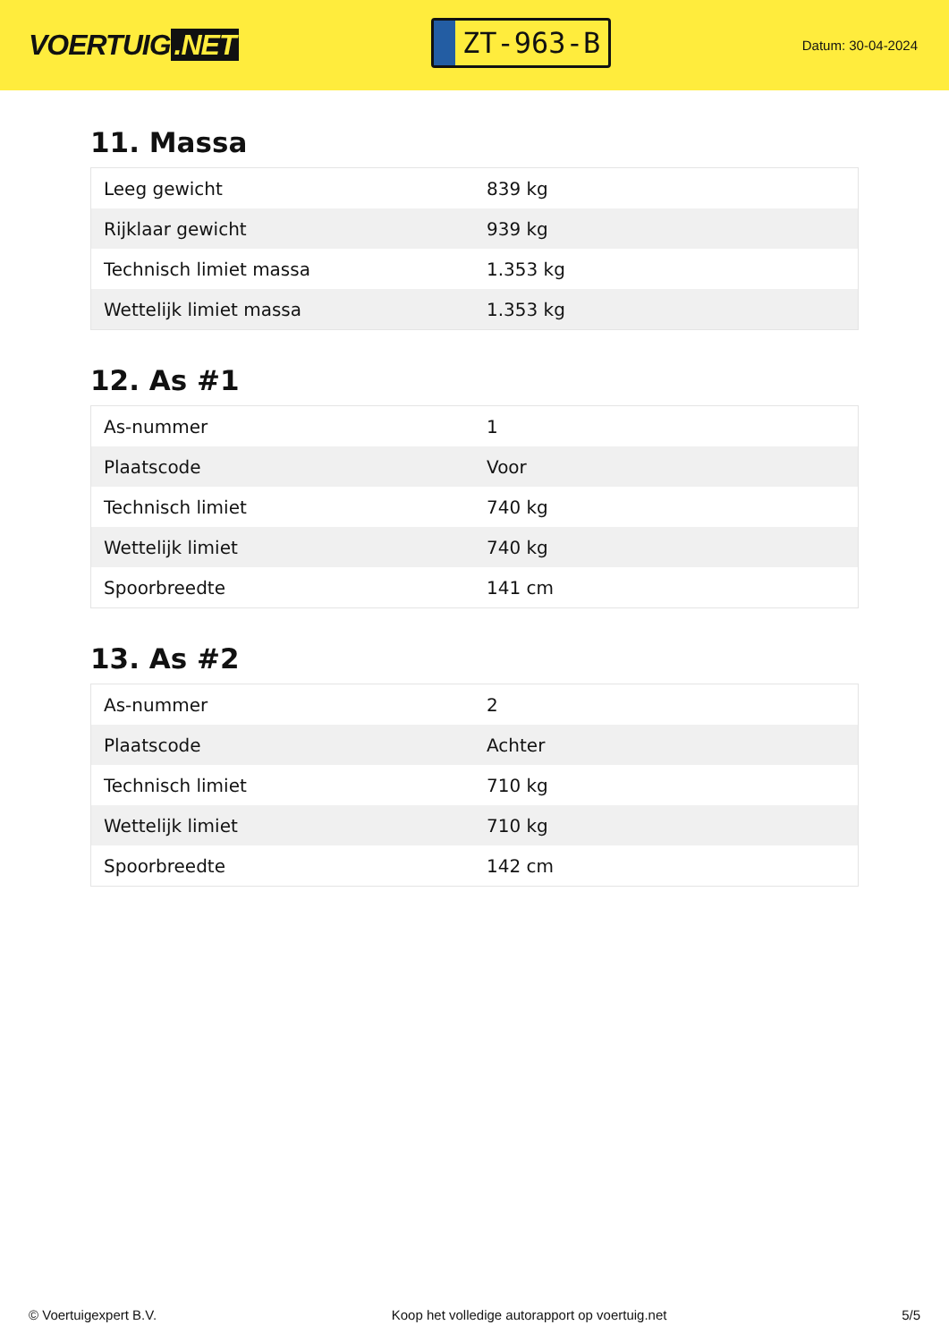VOERTUIG.NET
ZT-963-B
Datum: 30-04-2024
11. Massa
| Leeg gewicht | 839 kg |
| Rijklaar gewicht | 939 kg |
| Technisch limiet massa | 1.353 kg |
| Wettelijk limiet massa | 1.353 kg |
12. As #1
| As-nummer | 1 |
| Plaatscode | Voor |
| Technisch limiet | 740 kg |
| Wettelijk limiet | 740 kg |
| Spoorbreedte | 141 cm |
13. As #2
| As-nummer | 2 |
| Plaatscode | Achter |
| Technisch limiet | 710 kg |
| Wettelijk limiet | 710 kg |
| Spoorbreedte | 142 cm |
© Voertuigexpert B.V. Koop het volledige autorapport op voertuig.net 5/5